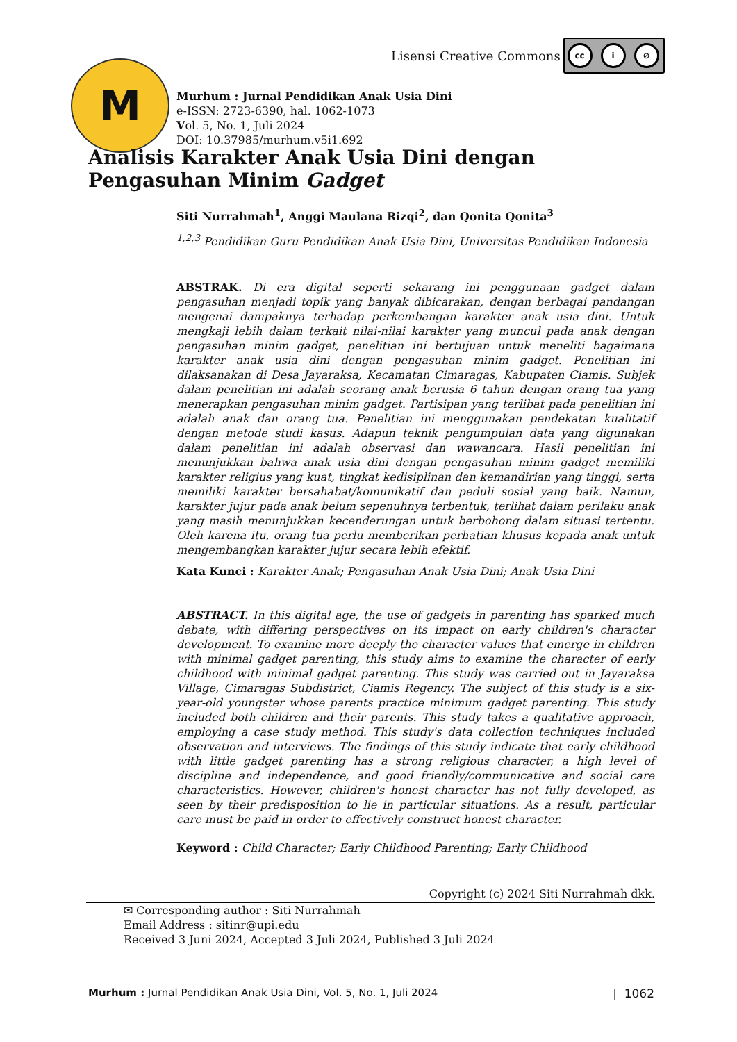Lisensi Creative Commons
cc i ⊘
M
Murhum : Jurnal Pendidikan Anak Usia Dini
e-ISSN: 2723-6390, hal. 1062-1073
Vol. 5, No. 1, Juli 2024
DOI: 10.37985/murhum.v5i1.692
Analisis Karakter Anak Usia Dini dengan Pengasuhan Minim Gadget
Siti Nurrahmah<sup>1</sup>, Anggi Maulana Rizqi<sup>2</sup>, dan Qonita Qonita<sup>3</sup>
<sup>1,2,3</sup> Pendidikan Guru Pendidikan Anak Usia Dini, Universitas Pendidikan Indonesia
ABSTRAK. Di era digital seperti sekarang ini penggunaan gadget dalam pengasuhan menjadi topik yang banyak dibicarakan, dengan berbagai pandangan mengenai dampaknya terhadap perkembangan karakter anak usia dini. Untuk mengkaji lebih dalam terkait nilai-nilai karakter yang muncul pada anak dengan pengasuhan minim gadget, penelitian ini bertujuan untuk meneliti bagaimana karakter anak usia dini dengan pengasuhan minim gadget. Penelitian ini dilaksanakan di Desa Jayaraksa, Kecamatan Cimaragas, Kabupaten Ciamis. Subjek dalam penelitian ini adalah seorang anak berusia 6 tahun dengan orang tua yang menerapkan pengasuhan minim gadget. Partisipan yang terlibat pada penelitian ini adalah anak dan orang tua. Penelitian ini menggunakan pendekatan kualitatif dengan metode studi kasus. Adapun teknik pengumpulan data yang digunakan dalam penelitian ini adalah observasi dan wawancara. Hasil penelitian ini menunjukkan bahwa anak usia dini dengan pengasuhan minim gadget memiliki karakter religius yang kuat, tingkat kedisiplinan dan kemandirian yang tinggi, serta memiliki karakter bersahabat/komunikatif dan peduli sosial yang baik. Namun, karakter jujur pada anak belum sepenuhnya terbentuk, terlihat dalam perilaku anak yang masih menunjukkan kecenderungan untuk berbohong dalam situasi tertentu. Oleh karena itu, orang tua perlu memberikan perhatian khusus kepada anak untuk mengembangkan karakter jujur secara lebih efektif.
Kata Kunci : Karakter Anak; Pengasuhan Anak Usia Dini; Anak Usia Dini
ABSTRACT. In this digital age, the use of gadgets in parenting has sparked much debate, with differing perspectives on its impact on early children's character development. To examine more deeply the character values that emerge in children with minimal gadget parenting, this study aims to examine the character of early childhood with minimal gadget parenting. This study was carried out in Jayaraksa Village, Cimaragas Subdistrict, Ciamis Regency. The subject of this study is a six-year-old youngster whose parents practice minimum gadget parenting. This study included both children and their parents. This study takes a qualitative approach, employing a case study method. This study's data collection techniques included observation and interviews. The findings of this study indicate that early childhood with little gadget parenting has a strong religious character, a high level of discipline and independence, and good friendly/communicative and social care characteristics. However, children's honest character has not fully developed, as seen by their predisposition to lie in particular situations. As a result, particular care must be paid in order to effectively construct honest character.
Keyword : Child Character; Early Childhood Parenting; Early Childhood
Copyright (c) 2024 Siti Nurrahmah dkk.
✉ Corresponding author : Siti Nurrahmah
Email Address : sitinr@upi.edu
Received 3 Juni 2024, Accepted 3 Juli 2024, Published 3 Juli 2024
Murhum : Jurnal Pendidikan Anak Usia Dini, Vol. 5, No. 1, Juli 2024 | 1062